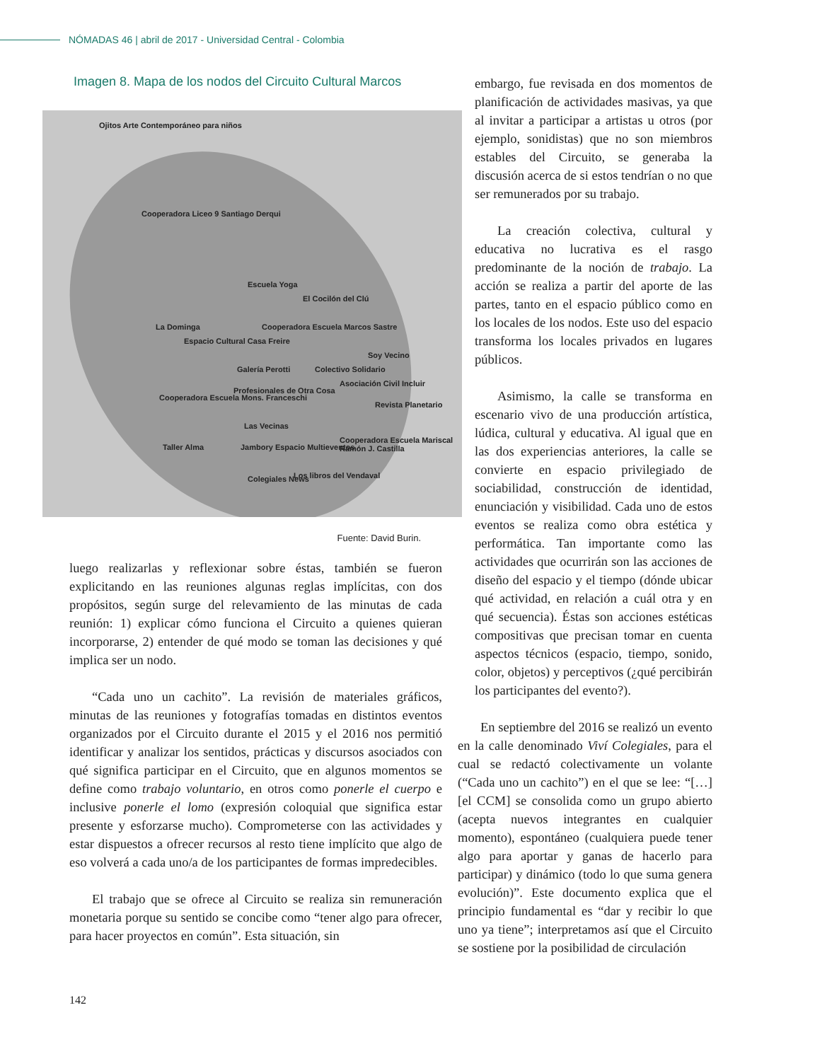NÓMADAS 46 | abril de 2017 - Universidad Central - Colombia
Imagen 8. Mapa de los nodos del Circuito Cultural Marcos
Ojitos Arte Contemporáneo para niños
Cooperadora Liceo 9 Santiago Derqui
Escuela Yoga
El Cocilón del Clú
La Dominga Cooperadora Escuela Marcos Sastre
Espacio Cultural Casa Freire
Soy Vecino
Galería Perotti Colectivo Solidario
Asociación Civil Incluir
Cooperadora Escuela Mons. Franceschi
Profesionales de Otra Cosa
Revista Planetario
Las Vecinas
Cooperadora Escuela Mariscal Ramón J. Castilla
Taller Alma Jambory Espacio Multieventos
Los libros del Vendaval Colegiales News
Fuente: David Burin.
luego realizarlas y reflexionar sobre éstas, también se fueron explicitando en las reuniones algunas reglas implícitas, con dos propósitos, según surge del relevamiento de las minutas de cada reunión: 1) explicar cómo funciona el Circuito a quienes quieran incorporarse, 2) entender de qué modo se toman las decisiones y qué implica ser un nodo.
“Cada uno un cachito”. La revisión de materiales gráficos, minutas de las reuniones y fotografías tomadas en distintos eventos organizados por el Circuito durante el 2015 y el 2016 nos permitió identificar y analizar los sentidos, prácticas y discursos asociados con qué significa participar en el Circuito, que en algunos momentos se define como trabajo voluntario, en otros como ponerle el cuerpo e inclusive ponerle el lomo (expresión coloquial que significa estar presente y esforzarse mucho). Comprometerse con las actividades y estar dispuestos a ofrecer recursos al resto tiene implícito que algo de eso volverá a cada uno/a de los participantes de formas impredecibles.
El trabajo que se ofrece al Circuito se realiza sin remuneración monetaria porque su sentido se concibe como “tener algo para ofrecer, para hacer proyectos en común”. Esta situación, sin
embargo, fue revisada en dos momentos de planificación de actividades masivas, ya que al invitar a participar a artistas u otros (por ejemplo, sonidistas) que no son miembros estables del Circuito, se generaba la discusión acerca de si estos tendrían o no que ser remunerados por su trabajo.
La creación colectiva, cultural y educativa no lucrativa es el rasgo predominante de la noción de trabajo. La acción se realiza a partir del aporte de las partes, tanto en el espacio público como en los locales de los nodos. Este uso del espacio transforma los locales privados en lugares públicos.
Asimismo, la calle se transforma en escenario vivo de una producción artística, lúdica, cultural y educativa. Al igual que en las dos experiencias anteriores, la calle se convierte en espacio privilegiado de sociabilidad, construcción de identidad, enunciación y visibilidad. Cada uno de estos eventos se realiza como obra estética y performática. Tan importante como las actividades que ocurrirán son las acciones de diseño del espacio y el tiempo (dónde ubicar qué actividad, en relación a cuál otra y en qué secuencia). Éstas son acciones estéticas compositivas que precisan tomar en cuenta aspectos técnicos (espacio, tiempo, sonido, color, objetos) y perceptivos (¿qué percibirán los participantes del evento?).
En septiembre del 2016 se realizó un evento en la calle denominado Viví Colegiales, para el cual se redactó colectivamente un volante (“Cada uno un cachito”) en el que se lee: “[…] [el CCM] se consolida como un grupo abierto (acepta nuevos integrantes en cualquier momento), espontáneo (cualquiera puede tener algo para aportar y ganas de hacerlo para participar) y dinámico (todo lo que suma genera evolución)”. Este documento explica que el principio fundamental es “dar y recibir lo que uno ya tiene”; interpretamos así que el Circuito se sostiene por la posibilidad de circulación
142